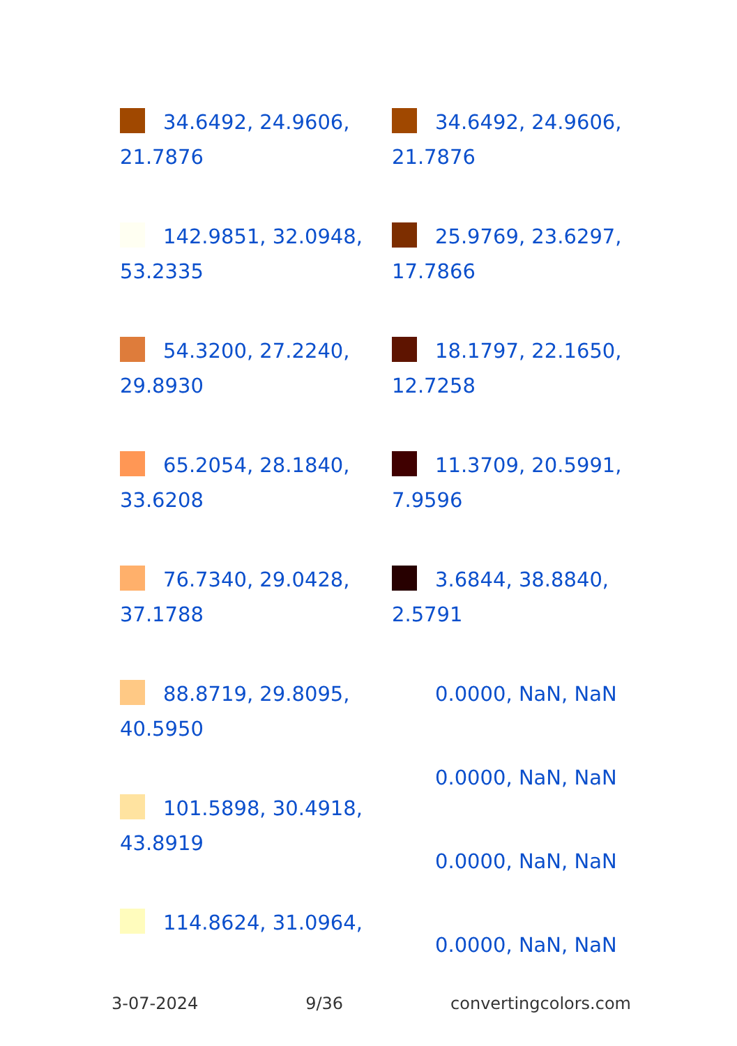34.6492, 24.9606, 21.7876
142.9851, 32.0948, 53.2335
54.3200, 27.2240, 29.8930
65.2054, 28.1840, 33.6208
76.7340, 29.0428, 37.1788
88.8719, 29.8095, 40.5950
101.5898, 30.4918, 43.8919
114.8624, 31.0964,
34.6492, 24.9606, 21.7876
25.9769, 23.6297, 17.7866
18.1797, 22.1650, 12.7258
11.3709, 20.5991, 7.9596
3.6844, 38.8840, 2.5791
0.0000, NaN, NaN
0.0000, NaN, NaN
0.0000, NaN, NaN
0.0000, NaN, NaN
3-07-2024 9/36 convertingcolors.com